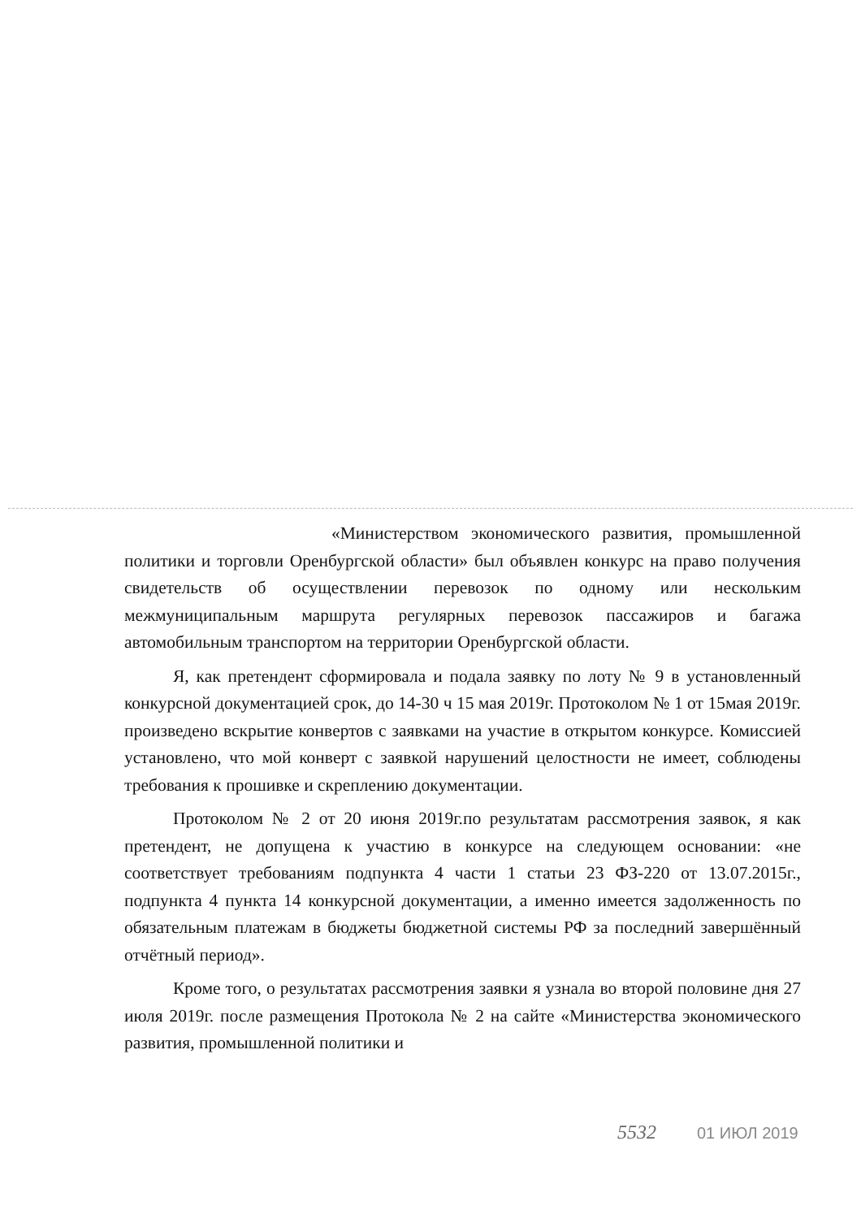«Министерством экономического развития, промышленной политики и торговли Оренбургской области» был объявлен конкурс на право получения свидетельств об осуществлении перевозок по одному или нескольким межмуниципальным маршрута регулярных перевозок пассажиров и багажа автомобильным транспортом на территории Оренбургской области.
Я, как претендент сформировала и подала заявку по лоту № 9 в установленный конкурсной документацией срок, до 14-30 ч 15 мая 2019г. Протоколом № 1 от 15мая 2019г. произведено вскрытие конвертов с заявками на участие в открытом конкурсе. Комиссией установлено, что мой конверт с заявкой нарушений целостности не имеет, соблюдены требования к прошивке и скреплению документации.
Протоколом № 2 от 20 июня 2019г.по результатам рассмотрения заявок, я как претендент, не допущена к участию в конкурсе на следующем основании: «не соответствует требованиям подпункта 4 части 1 статьи 23 ФЗ-220 от 13.07.2015г., подпункта 4 пункта 14 конкурсной документации, а именно имеется задолженность по обязательным платежам в бюджеты бюджетной системы РФ за последний завершённый отчётный период».
Кроме того, о результатах рассмотрения заявки я узнала во второй половине дня 27 июля 2019г. после размещения Протокола № 2 на сайте «Министерства экономического развития, промышленной политики и
5532 01 ИЮЛ 2019